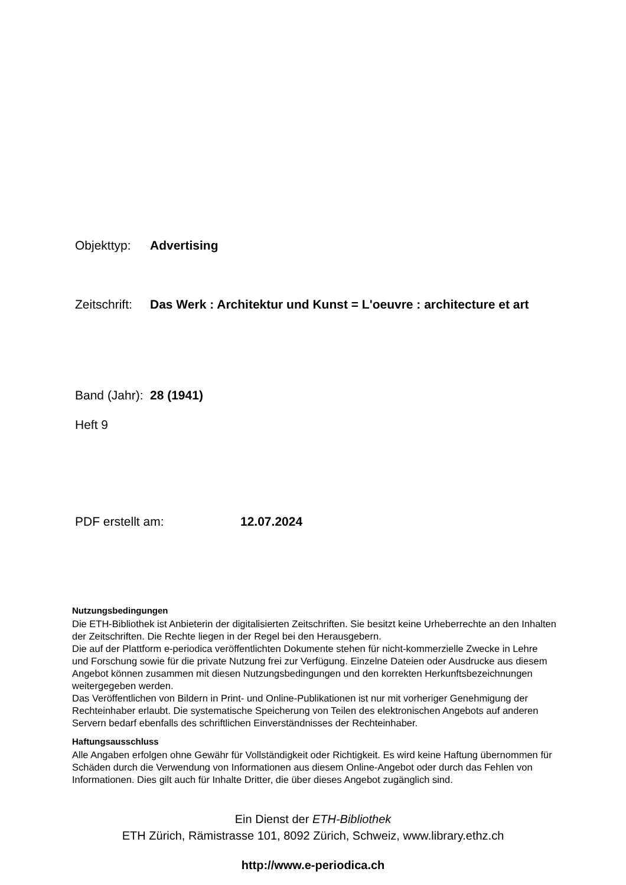Objekttyp: Advertising
Zeitschrift: Das Werk : Architektur und Kunst = L'oeuvre : architecture et art
Band (Jahr): 28 (1941)
Heft 9
PDF erstellt am: 12.07.2024
Nutzungsbedingungen
Die ETH-Bibliothek ist Anbieterin der digitalisierten Zeitschriften. Sie besitzt keine Urheberrechte an den Inhalten der Zeitschriften. Die Rechte liegen in der Regel bei den Herausgebern.
Die auf der Plattform e-periodica veröffentlichten Dokumente stehen für nicht-kommerzielle Zwecke in Lehre und Forschung sowie für die private Nutzung frei zur Verfügung. Einzelne Dateien oder Ausdrucke aus diesem Angebot können zusammen mit diesen Nutzungsbedingungen und den korrekten Herkunftsbezeichnungen weitergegeben werden.
Das Veröffentlichen von Bildern in Print- und Online-Publikationen ist nur mit vorheriger Genehmigung der Rechteinhaber erlaubt. Die systematische Speicherung von Teilen des elektronischen Angebots auf anderen Servern bedarf ebenfalls des schriftlichen Einverständnisses der Rechteinhaber.
Haftungsausschluss
Alle Angaben erfolgen ohne Gewähr für Vollständigkeit oder Richtigkeit. Es wird keine Haftung übernommen für Schäden durch die Verwendung von Informationen aus diesem Online-Angebot oder durch das Fehlen von Informationen. Dies gilt auch für Inhalte Dritter, die über dieses Angebot zugänglich sind.
Ein Dienst der ETH-Bibliothek
ETH Zürich, Rämistrasse 101, 8092 Zürich, Schweiz, www.library.ethz.ch
http://www.e-periodica.ch